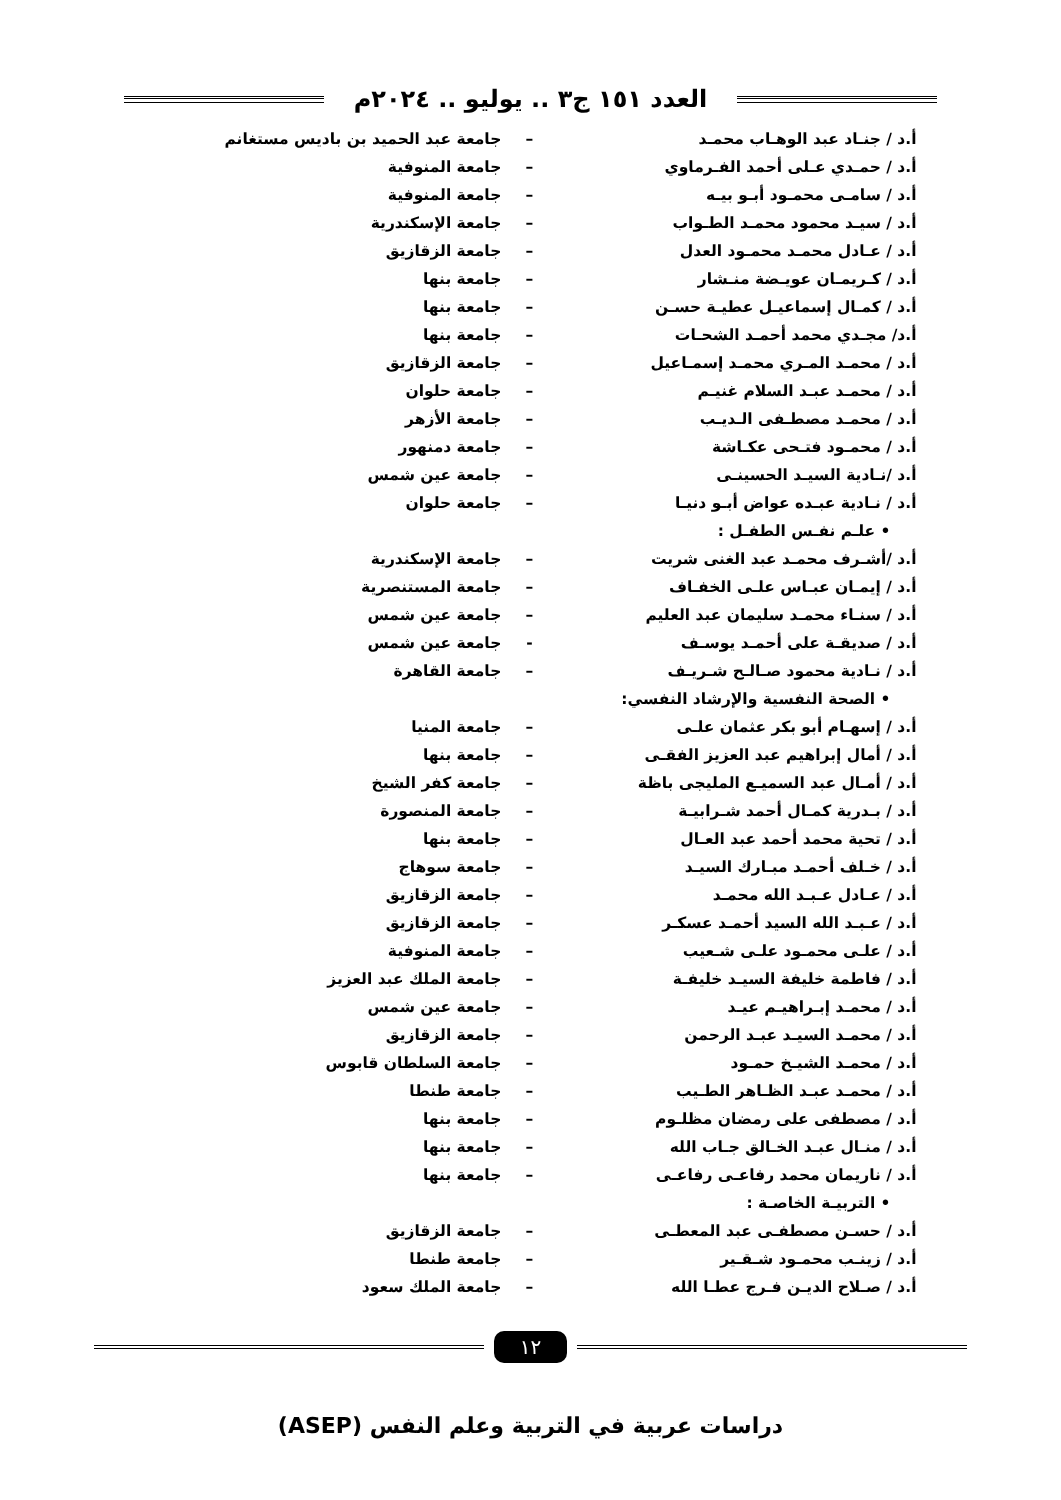العدد ١٥١ ج٣ .. يوليو .. ٢٠٢٤م
| أ.د / جنـاد عبد الوهـاب محمـد | – | جامعة عبد الحميد بن باديس مستغانم |
| أ.د / حمـدي عـلى أحمد الفـرماوي | – | جامعة المنوفية |
| أ.د / سامـى محمـود أبـو بيـه | – | جامعة المنوفية |
| أ.د / سيـد محمود محمـد الطـواب | – | جامعة الإسكندرية |
| أ.د / عـادل محمـد محمـود العدل | – | جامعة الزقازيق |
| أ.د / كـريمـان عويـضة منـشار | – | جامعة بنها |
| أ.د / كمـال إسماعيـل عطيـة حسـن | – | جامعة بنها |
| أ.د/ مجـدي محمد أحمـد الشحـات | – | جامعة بنها |
| أ.د / محمـد المـري محمـد إسمـاعيل | – | جامعة الزقازيق |
| أ.د / محمـد عبـد السلام غنيـم | – | جامعة حلوان |
| أ.د / محمـد مصطـفى الـديـب | – | جامعة الأزهر |
| أ.د / محمـود فتـحى عكـاشة | – | جامعة دمنهور |
| أ.د /نـادية السيـد الحسينـى | – | جامعة عين شمس |
| أ.د / نـادية عبـده عواض أبـو دنيـا | – | جامعة حلوان |
| • علـم نفـس الطفـل : | | |
| أ.د /أشـرف محمـد عبد الغنى شريت | – | جامعة الإسكندرية |
| أ.د / إيمـان عبـاس علـى الخفـاف | – | جامعة المستنصرية |
| أ.د / سنـاء محمـد سليمان عبد العليم | – | جامعة عين شمس |
| أ.د / صديقـة على أحمـد يوسـف | - | جامعة عين شمس |
| أ.د / نـادية محمود صـالـح شـريـف | – | جامعة القاهرة |
| • الصحة النفسية والإرشاد النفسي: | | |
| أ.د / إسهـام أبو بكر عثمان علـى | – | جامعة المنيا |
| أ.د / أمال إبراهيم عبد العزيز الفقـى | – | جامعة بنها |
| أ.د / أمـال عبد السميـع المليجى باظة | – | جامعة كفر الشيخ |
| أ.د / بـدرية كمـال أحمد شـرابيـة | – | جامعة المنصورة |
| أ.د / تحية محمد أحمد عبد العـال | – | جامعة بنها |
| أ.د / خـلف أحمـد مبـارك السيـد | – | جامعة سوهاج |
| أ.د / عـادل عـبـد الله محمـد | – | جامعة الزقازيق |
| أ.د / عـبـد الله السيد أحمـد عسكـر | – | جامعة الزقازيق |
| أ.د / علـى محمـود علـى شـعيب | – | جامعة المنوفية |
| أ.د / فاطمة خليفة السيـد خليفـة | – | جامعة الملك عبد العزيز |
| أ.د / محمـد إبـراهيـم عيـد | – | جامعة عين شمس |
| أ.د / محمـد السيـد عبـد الرحمن | – | جامعة الزقازيق |
| أ.د / محمـد الشيـخ حمـود | – | جامعة السلطان قابوس |
| أ.د / محمـد عبـد الظـاهر الطـيب | – | جامعة طنطا |
| أ.د / مصطفى على رمضان مظلـوم | – | جامعة بنها |
| أ.د / منـال عبـد الخـالق جـاب الله | – | جامعة بنها |
| أ.د / ناريمان محمد رفاعـى رفاعـى | – | جامعة بنها |
| • التربيـة الخاصـة : | | |
| أ.د / حسـن مصطفـى عبد المعطـى | – | جامعة الزقازيق |
| أ.د / زينـب محمـود شـقـير | – | جامعة طنطا |
| أ.د / صـلاح الديـن فـرج عطـا الله | – | جامعة الملك سعود |
١٢
دراسات عربية في التربية وعلم النفس (ASEP)